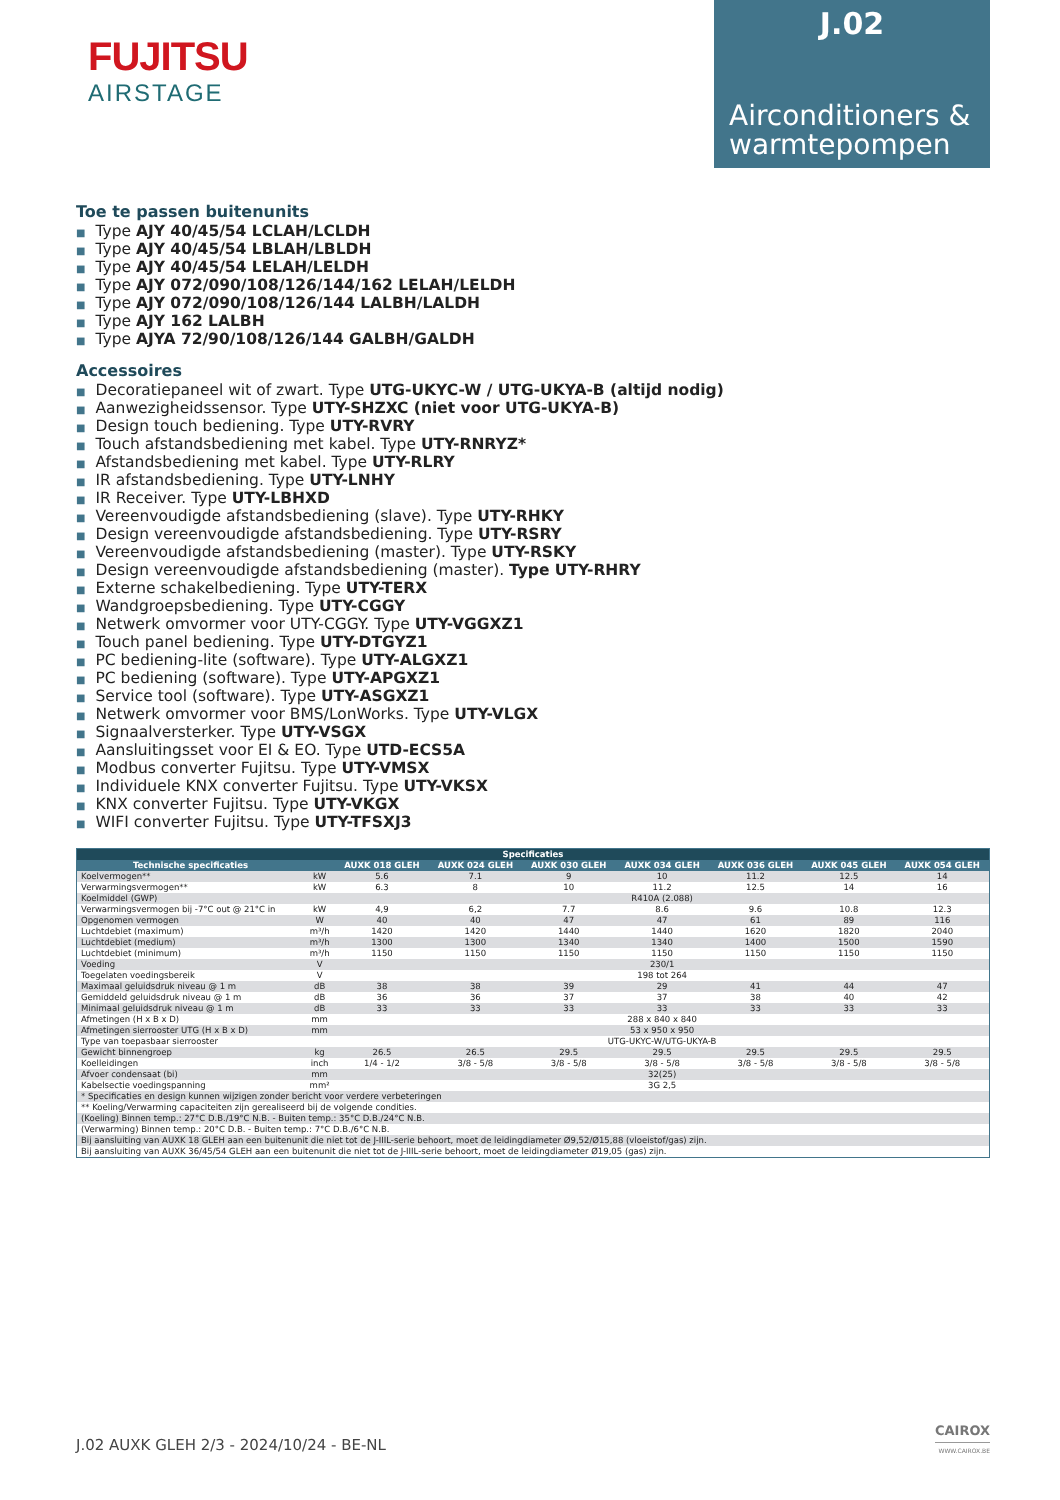FUJITSU
AIRSTAGE
J.02
Airconditioners & warmtepompen
Toe te passen buitenunits
■ Type AJY 40/45/54 LCLAH/LCLDH
■ Type AJY 40/45/54 LBLAH/LBLDH
■ Type AJY 40/45/54 LELAH/LELDH
■ Type AJY 072/090/108/126/144/162 LELAH/LELDH
■ Type AJY 072/090/108/126/144 LALBH/LALDH
■ Type AJY 162 LALBH
■ Type AJYA 72/90/108/126/144 GALBH/GALDH
Accessoires
■ Decoratiepaneel wit of zwart. Type UTG-UKYC-W / UTG-UKYA-B (altijd nodig)
■ Aanwezigheidssensor. Type UTY-SHZXC (niet voor UTG-UKYA-B)
■ Design touch bediening. Type UTY-RVRY
■ Touch afstandsbediening met kabel. Type UTY-RNRYZ*
■ Afstandsbediening met kabel. Type UTY-RLRY
■ IR afstandsbediening. Type UTY-LNHY
■ IR Receiver. Type UTY-LBHXD
■ Vereenvoudigde afstandsbediening (slave). Type UTY-RHKY
■ Design vereenvoudigde afstandsbediening. Type UTY-RSRY
■ Vereenvoudigde afstandsbediening (master). Type UTY-RSKY
■ Design vereenvoudigde afstandsbediening (master). Type UTY-RHRY
■ Externe schakelbediening. Type UTY-TERX
■ Wandgroepsbediening. Type UTY-CGGY
■ Netwerk omvormer voor UTY-CGGY. Type UTY-VGGXZ1
■ Touch panel bediening. Type UTY-DTGYZ1
■ PC bediening-lite (software). Type UTY-ALGXZ1
■ PC bediening (software). Type UTY-APGXZ1
■ Service tool (software). Type UTY-ASGXZ1
■ Netwerk omvormer voor BMS/LonWorks. Type UTY-VLGX
■ Signaalversterker. Type UTY-VSGX
■ Aansluitingsset voor EI & EO. Type UTD-ECS5A
■ Modbus converter Fujitsu. Type UTY-VMSX
■ Individuele KNX converter Fujitsu. Type UTY-VKSX
■ KNX converter Fujitsu. Type UTY-VKGX
■ WIFI converter Fujitsu. Type UTY-TFSXJ3
| Specificaties | | | | | | | | |
| --- | --- | --- | --- | --- | --- | --- | --- | --- |
| Technische specificaties | | AUXK 018 GLEH | AUXK 024 GLEH | AUXK 030 GLEH | AUXK 034 GLEH | AUXK 036 GLEH | AUXK 045 GLEH | AUXK 054 GLEH |
| Koelvermogen** | kW | 5.6 | 7.1 | 9 | 10 | 11.2 | 12.5 | 14 |
| Verwarmingsvermogen** | kW | 6.3 | 8 | 10 | 11.2 | 12.5 | 14 | 16 |
| Koelmiddel (GWP) | | R410A (2.088) | | | | | | |
| Verwarmingsvermogen bij -7°C out @ 21°C in | kW | 4,9 | 6,2 | 7.7 | 8.6 | 9.6 | 10.8 | 12.3 |
| Opgenomen vermogen | W | 40 | 40 | 47 | 47 | 61 | 89 | 116 |
| Luchtdebiet (maximum) | m³/h | 1420 | 1420 | 1440 | 1440 | 1620 | 1820 | 2040 |
| Luchtdebiet (medium) | m³/h | 1300 | 1300 | 1340 | 1340 | 1400 | 1500 | 1590 |
| Luchtdebiet (minimum) | m³/h | 1150 | 1150 | 1150 | 1150 | 1150 | 1150 | 1150 |
| Voeding | V | 230/1 | | | | | | |
| Toegelaten voedingsbereik | V | 198 tot 264 | | | | | | |
| Maximaal geluidsdruk niveau @ 1 m | dB | 38 | 38 | 39 | 29 | 41 | 44 | 47 |
| Gemiddeld geluidsdruk niveau @ 1 m | dB | 36 | 36 | 37 | 37 | 38 | 40 | 42 |
| Minimaal geluidsdruk niveau @ 1 m | dB | 33 | 33 | 33 | 33 | 33 | 33 | 33 |
| Afmetingen (H x B x D) | mm | 288 x 840 x 840 | | | | | | |
| Afmetingen sierrooster UTG (H x B x D) | mm | 53 x 950 x 950 | | | | | | |
| Type van toepasbaar sierrooster | | UTG-UKYC-W/UTG-UKYA-B | | | | | | |
| Gewicht binnengroep | kg | 26.5 | 26.5 | 29.5 | 29.5 | 29.5 | 29.5 | 29.5 |
| Koelleidingen | inch | 1/4 - 1/2 | 3/8 - 5/8 | 3/8 - 5/8 | 3/8 - 5/8 | 3/8 - 5/8 | 3/8 - 5/8 | 3/8 - 5/8 |
| Afvoer condensaat (bi) | mm | 32(25) | | | | | | |
| Kabelsectie voedingspanning | mm² | 3G 2,5 | | | | | | |
| * Specificaties en design kunnen wijzigen zonder bericht voor verdere verbeteringen | | | | | | | | |
| ** Koeling/Verwarming capaciteiten zijn gerealiseerd bij de volgende condities. | | | | | | | | |
| (Koeling) Binnen temp.: 27°C D.B./19°C N.B. - Buiten temp.: 35°C D.B./24°C N.B. | | | | | | | | |
| (Verwarming) Binnen temp.: 20°C D.B. - Buiten temp.: 7°C D.B./6°C N.B. | | | | | | | | |
| Bij aansluiting van AUXK 18 GLEH aan een buitenunit die niet tot de J-IIIL-serie behoort, moet de leidingdiameter Ø9,52/Ø15,88 (vloeistof/gas) zijn. | | | | | | | | |
| Bij aansluiting van AUXK 36/45/54 GLEH aan een buitenunit die niet tot de J-IIIL-serie behoort, moet de leidingdiameter Ø19,05 (gas) zijn. | | | | | | | | |
J.02 AUXK GLEH 2/3 - 2024/10/24 - BE-NL
CAIROX
WWW.CAIROX.BE